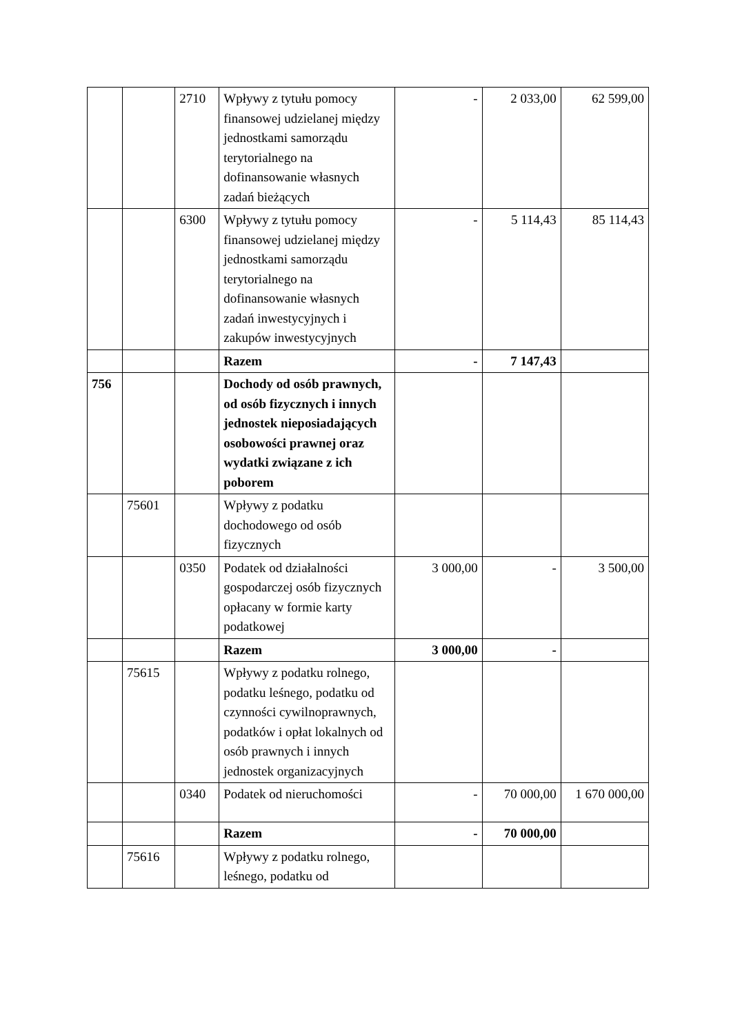| | | 2710 | Wpływy z tytułu pomocy finansowej udzielanej między jednostkami samorządu terytorialnego na dofinansowanie własnych zadań bieżących | - | 2 033,00 | 62 599,00 |
| | | 6300 | Wpływy z tytułu pomocy finansowej udzielanej między jednostkami samorządu terytorialnego na dofinansowanie własnych zadań inwestycyjnych i zakupów inwestycyjnych | - | 5 114,43 | 85 114,43 |
| | | | Razem | - | 7 147,43 | |
| 756 | | | Dochody od osób prawnych, od osób fizycznych i innych jednostek nieposiadających osobowości prawnej oraz wydatki związane z ich poborem | | | |
| | 75601 | | Wpływy z podatku dochodowego od osób fizycznych | | | |
| | | 0350 | Podatek od działalności gospodarczej osób fizycznych opłacany w formie karty podatkowej | 3 000,00 | - | 3 500,00 |
| | | | Razem | 3 000,00 | - | |
| | 75615 | | Wpływy z podatku rolnego, podatku leśnego, podatku od czynności cywilnoprawnych, podatków i opłat lokalnych od osób prawnych i innych jednostek organizacyjnych | | | |
| | | 0340 | Podatek od nieruchomości | - | 70 000,00 | 1 670 000,00 |
| | | | Razem | - | 70 000,00 | |
| | 75616 | | Wpływy z podatku rolnego, leśnego, podatku od | | | |